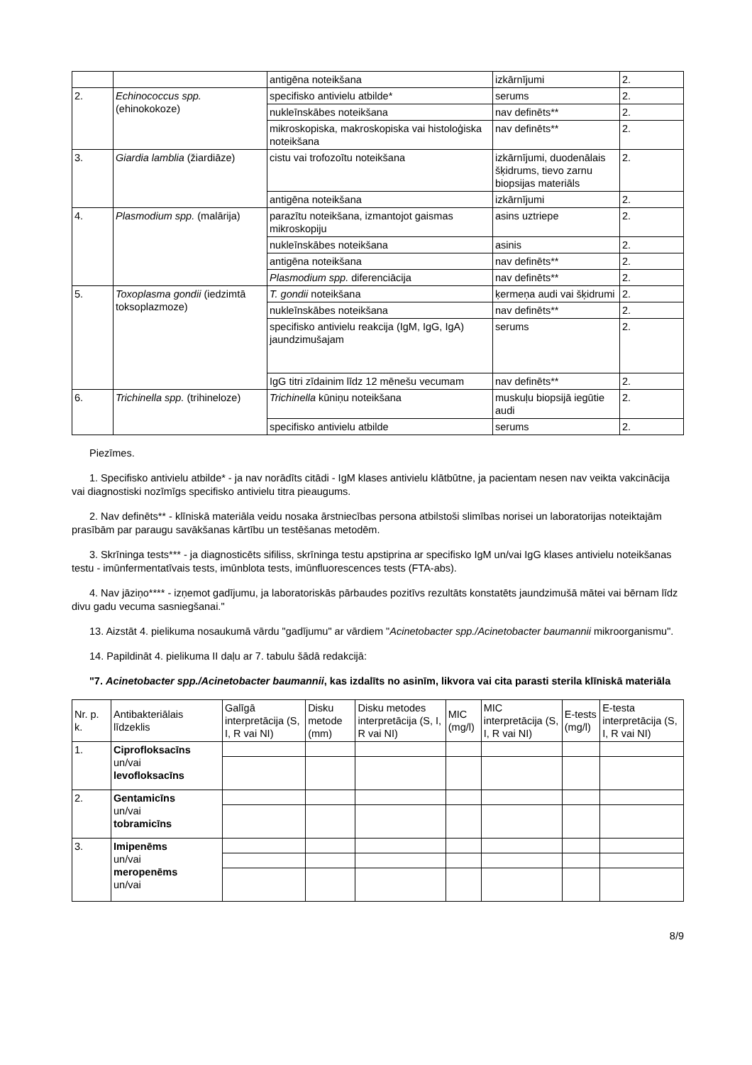| | | antigēna noteikšana | izkārnījumi | 2. |
| 2. | Echinococcus spp. (ehinokokoze) | specifisko antivielu atbilde* | serums | 2. |
| | | nukleīnskābes noteikšana | nav definēts** | 2. |
| | | mikroskopiska, makroskopiska vai histoloģiska noteikšana | nav definēts** | 2. |
| 3. | Giardia lamblia (žiardiāze) | cistu vai trofozoītu noteikšana | izkārnījumi, duodenālais šķidrums, tievo zarnu biopsijas materiāls | 2. |
| | | antigēna noteikšana | izkārnījumi | 2. |
| 4. | Plasmodium spp. (malārija) | parazītu noteikšana, izmantojot gaismas mikroskopiju | asins uztriepe | 2. |
| | | nukleīnskābes noteikšana | asinis | 2. |
| | | antigēna noteikšana | nav definēts** | 2. |
| | | Plasmodium spp. diferenciācija | nav definēts** | 2. |
| 5. | Toxoplasma gondii (iedzimtā toksoplazmoze) | T. gondii noteikšana | ķermeņa audi vai šķidrumi | 2. |
| | | nukleīnskābes noteikšana | nav definēts** | 2. |
| | | specifisko antivielu reakcija (IgM, IgG, IgA) jaundzimušajam | serums | 2. |
| | | IgG titri zīdainim līdz 12 mēnešu vecumam | nav definēts** | 2. |
| 6. | Trichinella spp. (trihineloze) | Trichinella kūniņu noteikšana | muskuļu biopsijā iegūtie audi | 2. |
| | | specifisko antivielu atbilde | serums | 2. |
Piezīmes.
1. Specifisko antivielu atbilde* - ja nav norādīts citādi - IgM klases antivielu klātbūtne, ja pacientam nesen nav veikta vakcinācija vai diagnostiski nozīmīgs specifisko antivielu titra pieaugums.
2. Nav definēts** - klīniskā materiāla veidu nosaka ārstniecības persona atbilstoši slimības norisei un laboratorijas noteiktajām prasībām par paraugu savākšanas kārtību un testēšanas metodēm.
3. Skrīninga tests*** - ja diagnosticēts sifiliss, skrīninga testu apstiprina ar specifisko IgM un/vai IgG klases antivielu noteikšanas testu - imūnfermentatīvais tests, imūnblota tests, imūnfluorescences tests (FTA-abs).
4. Nav jāziņo**** - izņemot gadījumu, ja laboratoriskās pārbaudes pozitīvs rezultāts konstatēts jaundzimušā mātei vai bērnam līdz divu gadu vecuma sasniegšanai."
13. Aizstāt 4. pielikuma nosaukumā vārdu "gadījumu" ar vārdiem "Acinetobacter spp./Acinetobacter baumannii mikroorganismu".
14. Papildināt 4. pielikuma II daļu ar 7. tabulu šādā redakcijā:
"7. Acinetobacter spp./Acinetobacter baumannii, kas izdalīts no asinīm, likvora vai cita parasti sterila klīniskā materiāla
| Nr. p. k. | Antibakteriālais līdzeklis | Galīgā interpretācija (S, I, R vai NI) | Disku metode (mm) | Disku metodes interpretācija (S, I, R vai NI) | MIC (mg/l) | MIC interpretācija (S, I, R vai NI) | E-tests (mg/l) | E-testa interpretācija (S, I, R vai NI) |
| --- | --- | --- | --- | --- | --- | --- | --- | --- |
| 1. | Ciprofloksacīns un/vai levofloksacīns | | | | | | | |
| 2. | Gentamicīns un/vai tobramicīns | | | | | | | |
| 3. | Imipenēms un/vai meropenēms un/vai | | | | | | | |
8/9